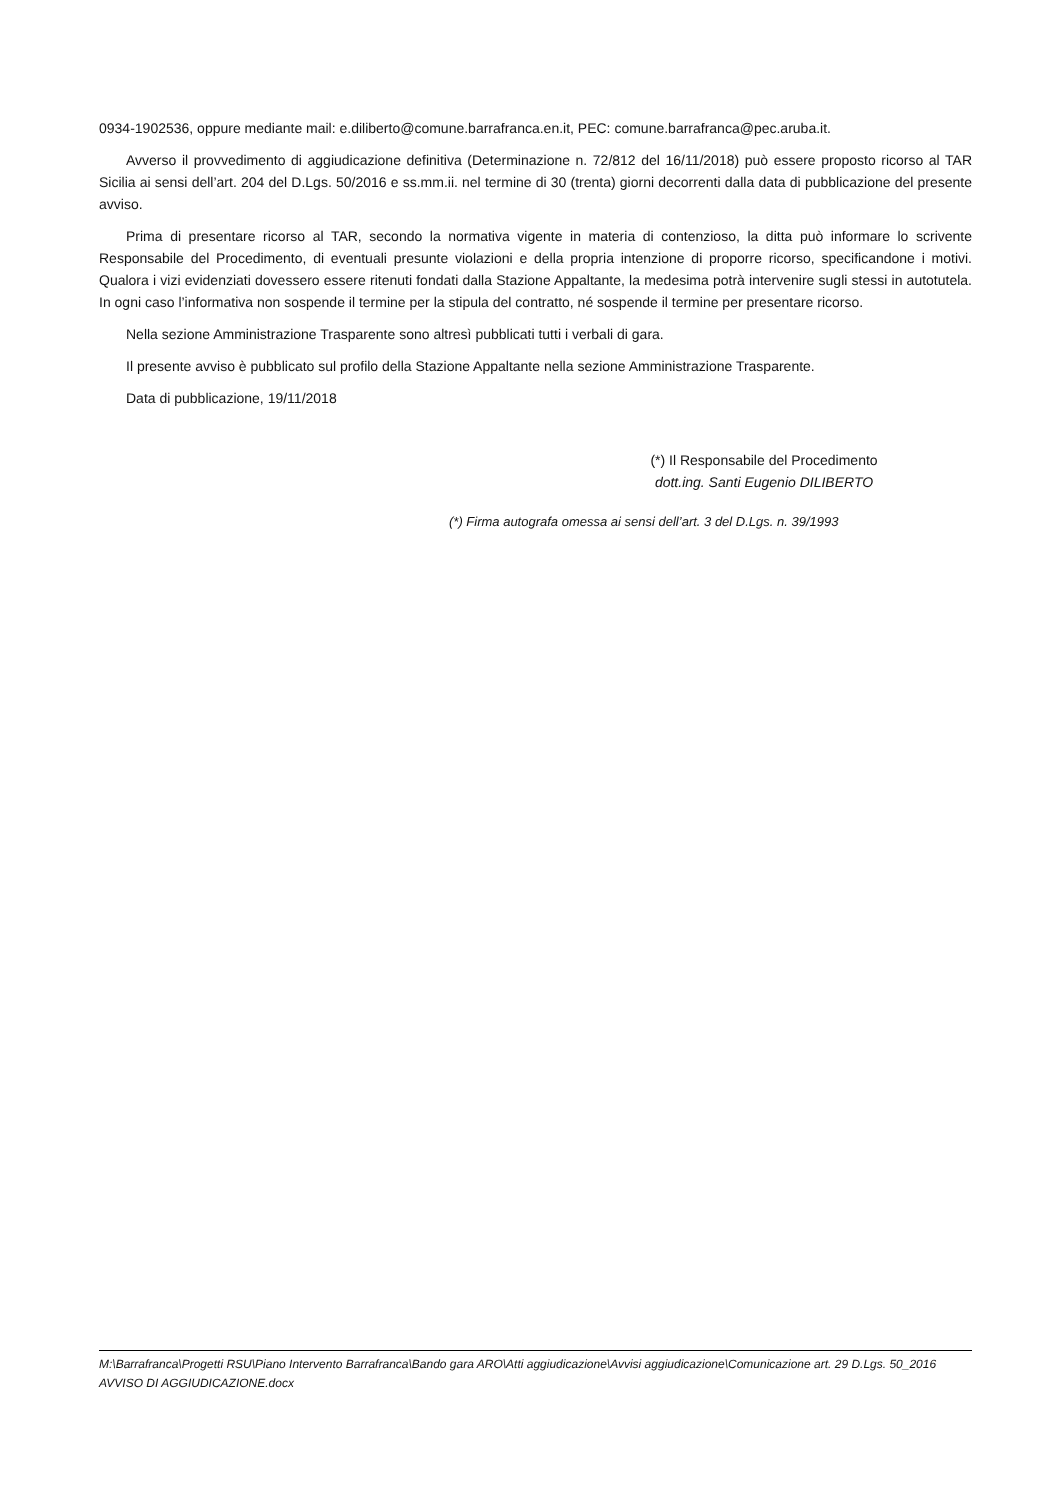0934-1902536, oppure mediante mail: e.diliberto@comune.barrafranca.en.it, PEC: comune.barrafranca@pec.aruba.it.
Avverso il provvedimento di aggiudicazione definitiva (Determinazione n. 72/812 del 16/11/2018) può essere proposto ricorso al TAR Sicilia ai sensi dell’art. 204 del D.Lgs. 50/2016 e ss.mm.ii. nel termine di 30 (trenta) giorni decorrenti dalla data di pubblicazione del presente avviso.
Prima di presentare ricorso al TAR, secondo la normativa vigente in materia di contenzioso, la ditta può informare lo scrivente Responsabile del Procedimento, di eventuali presunte violazioni e della propria intenzione di proporre ricorso, specificandone i motivi. Qualora i vizi evidenziati dovessero essere ritenuti fondati dalla Stazione Appaltante, la medesima potrà intervenire sugli stessi in autotutela. In ogni caso l’informativa non sospende il termine per la stipula del contratto, né sospende il termine per presentare ricorso.
Nella sezione Amministrazione Trasparente sono altresì pubblicati tutti i verbali di gara.
Il presente avviso è pubblicato sul profilo della Stazione Appaltante nella sezione Amministrazione Trasparente.
Data di pubblicazione, 19/11/2018
(*) Il Responsabile del Procedimento
dott.ing. Santi Eugenio DILIBERTO
(*) Firma autografa omessa ai sensi dell’art. 3 del D.Lgs. n. 39/1993
M:\Barrafranca\Progetti RSU\Piano Intervento Barrafranca\Bando gara ARO\Atti aggiudicazione\Avvisi aggiudicazione\Comunicazione art. 29 D.Lgs. 50_2016 AVVISO DI AGGIUDICAZIONE.docx